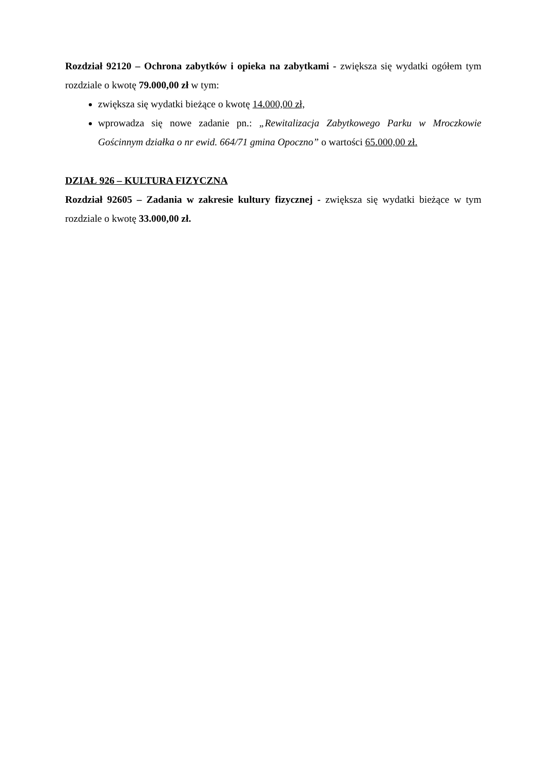Rozdział 92120 – Ochrona zabytków i opieka na zabytkami - zwiększa się wydatki ogółem tym rozdziale o kwotę 79.000,00 zł w tym:
zwiększa się wydatki bieżące o kwotę 14.000,00 zł,
wprowadza się nowe zadanie pn.: „Rewitalizacja Zabytkowego Parku w Mroczkowie Gościnnym działka o nr ewid. 664/71 gmina Opoczno” o wartości 65.000,00 zł.
DZIAŁ 926 – KULTURA FIZYCZNA
Rozdział 92605 – Zadania w zakresie kultury fizycznej - zwiększa się wydatki bieżące w tym rozdziale o kwotę 33.000,00 zł.